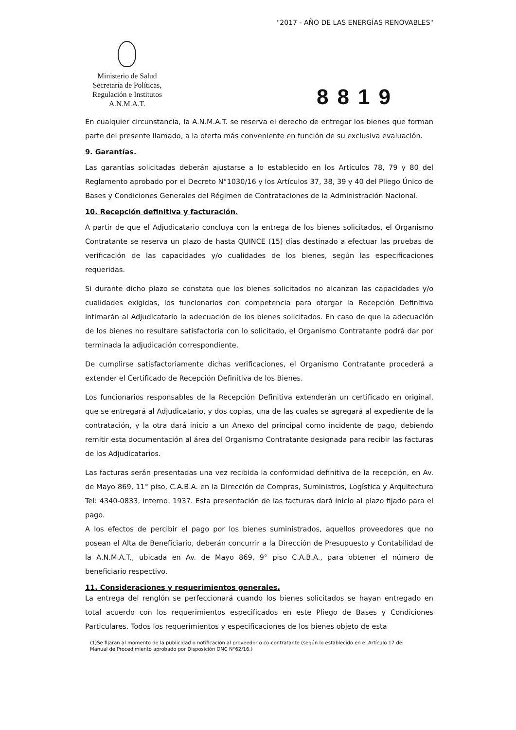"2017 - AÑO DE LAS ENERGÍAS RENOVABLES"
Ministerio de Salud
Secretaría de Políticas,
Regulación e Institutos
A.N.M.A.T.
8819
En cualquier circunstancia, la A.N.M.A.T. se reserva el derecho de entregar los bienes que forman parte del presente llamado, a la oferta más conveniente en función de su exclusiva evaluación.
9. Garantías.
Las garantías solicitadas deberán ajustarse a lo establecido en los Artículos 78, 79 y 80 del Reglamento aprobado por el Decreto N°1030/16 y los Artículos 37, 38, 39 y 40 del Pliego Único de Bases y Condiciones Generales del Régimen de Contrataciones de la Administración Nacional.
10. Recepción definitiva y facturación.
A partir de que el Adjudicatario concluya con la entrega de los bienes solicitados, el Organismo Contratante se reserva un plazo de hasta QUINCE (15) días destinado a efectuar las pruebas de verificación de las capacidades y/o cualidades de los bienes, según las especificaciones requeridas.
Si durante dicho plazo se constata que los bienes solicitados no alcanzan las capacidades y/o cualidades exigidas, los funcionarios con competencia para otorgar la Recepción Definitiva intimarán al Adjudicatario la adecuación de los bienes solicitados. En caso de que la adecuación de los bienes no resultare satisfactoria con lo solicitado, el Organismo Contratante podrá dar por terminada la adjudicación correspondiente.
De cumplirse satisfactoriamente dichas verificaciones, el Organismo Contratante procederá a extender el Certificado de Recepción Definitiva de los Bienes.
Los funcionarios responsables de la Recepción Definitiva extenderán un certificado en original, que se entregará al Adjudicatario, y dos copias, una de las cuales se agregará al expediente de la contratación, y la otra dará inicio a un Anexo del principal como incidente de pago, debiendo remitir esta documentación al área del Organismo Contratante designada para recibir las facturas de los Adjudicatarios.
Las facturas serán presentadas una vez recibida la conformidad definitiva de la recepción, en Av. de Mayo 869, 11° piso, C.A.B.A. en la Dirección de Compras, Suministros, Logística y Arquitectura Tel: 4340-0833, interno: 1937. Esta presentación de las facturas dará inicio al plazo fijado para el pago.
A los efectos de percibir el pago por los bienes suministrados, aquellos proveedores que no posean el Alta de Beneficiario, deberán concurrir a la Dirección de Presupuesto y Contabilidad de la A.N.M.A.T., ubicada en Av. de Mayo 869, 9° piso C.A.B.A., para obtener el número de beneficiario respectivo.
11. Consideraciones y requerimientos generales.
La entrega del renglón se perfeccionará cuando los bienes solicitados se hayan entregado en total acuerdo con los requerimientos especificados en este Pliego de Bases y Condiciones Particulares. Todos los requerimientos y especificaciones de los bienes objeto de esta
(1)Se fijaran al momento de la publicidad o notificación al proveedor o co-contratante (según lo establecido en el Artículo 17 del Manual de Procedimiento aprobado por Disposición ONC N°62/16.)